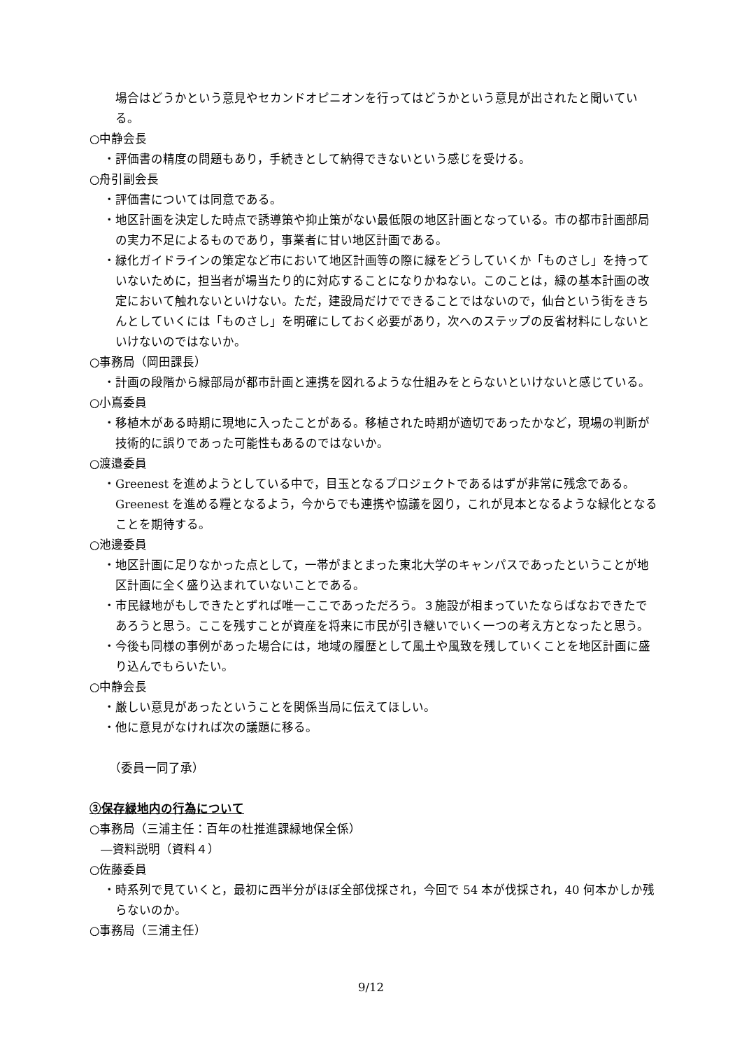場合はどうかという意見やセカンドオピニオンを行ってはどうかという意見が出されたと聞いている。
○中静会長
・評価書の精度の問題もあり，手続きとして納得できないという感じを受ける。
○舟引副会長
・評価書については同意である。
・地区計画を決定した時点で誘導策や抑止策がない最低限の地区計画となっている。市の都市計画部局の実力不足によるものであり，事業者に甘い地区計画である。
・緑化ガイドラインの策定など市において地区計画等の際に緑をどうしていくか「ものさし」を持っていないために，担当者が場当たり的に対応することになりかねない。このことは，緑の基本計画の改定において触れないといけない。ただ，建設局だけでできることではないので，仙台という街をきちんとしていくには「ものさし」を明確にしておく必要があり，次へのステップの反省材料にしないといけないのではないか。
○事務局（岡田課長）
・計画の段階から緑部局が都市計画と連携を図れるような仕組みをとらないといけないと感じている。
○小嶌委員
・移植木がある時期に現地に入ったことがある。移植された時期が適切であったかなど，現場の判断が技術的に誤りであった可能性もあるのではないか。
○渡邉委員
・Greenest を進めようとしている中で，目玉となるプロジェクトであるはずが非常に残念である。Greenest を進める糧となるよう，今からでも連携や協議を図り，これが見本となるような緑化となることを期待する。
○池邊委員
・地区計画に足りなかった点として，一帯がまとまった東北大学のキャンパスであったということが地区計画に全く盛り込まれていないことである。
・市民緑地がもしできたとずれば唯一ここであっただろう。３施設が相まっていたならばなおできたであろうと思う。ここを残すことが資産を将来に市民が引き継いでいく一つの考え方となったと思う。
・今後も同様の事例があった場合には，地域の履歴として風土や風致を残していくことを地区計画に盛り込んでもらいたい。
○中静会長
・厳しい意見があったということを関係当局に伝えてほしい。
・他に意見がなければ次の議題に移る。
（委員一同了承）
③保存緑地内の行為について
○事務局（三浦主任：百年の杜推進課緑地保全係）
―資料説明（資料４）
○佐藤委員
・時系列で見ていくと，最初に西半分がほぼ全部伐採され，今回で 54 本が伐採され，40 何本かしか残らないのか。
○事務局（三浦主任）
9/12